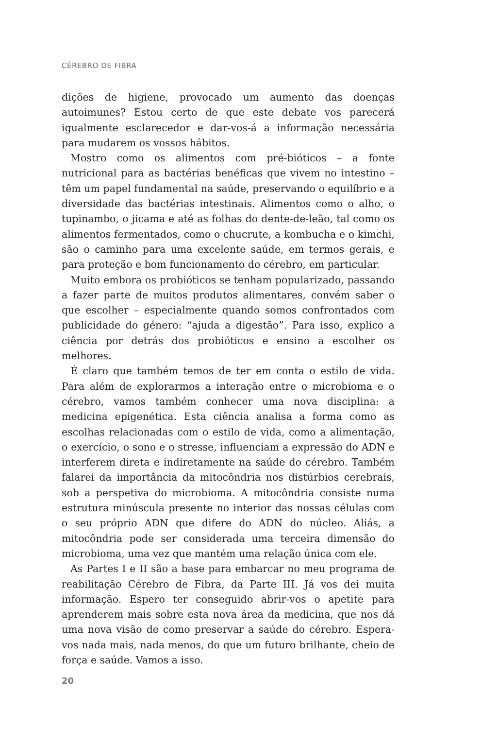CÉREBRO DE FIBRA
dições de higiene, provocado um aumento das doenças autoimunes? Estou certo de que este debate vos parecerá igualmente esclarecedor e dar-vos-á a informação necessária para mudarem os vossos hábitos.
Mostro como os alimentos com pré-bióticos – a fonte nutricional para as bactérias benéficas que vivem no intestino – têm um papel fundamental na saúde, preservando o equilíbrio e a diversidade das bactérias intestinais. Alimentos como o alho, o tupinambo, o jicama e até as folhas do dente-de-leão, tal como os alimentos fermentados, como o chucrute, a kombucha e o kimchi, são o caminho para uma excelente saúde, em termos gerais, e para proteção e bom funcionamento do cérebro, em particular.
Muito embora os probióticos se tenham popularizado, passando a fazer parte de muitos produtos alimentares, convém saber o que escolher – especialmente quando somos confrontados com publicidade do género: “ajuda a digestão”. Para isso, explico a ciência por detrás dos probióticos e ensino a escolher os melhores.
É claro que também temos de ter em conta o estilo de vida. Para além de explorarmos a interação entre o microbioma e o cérebro, vamos também conhecer uma nova disciplina: a medicina epigenética. Esta ciência analisa a forma como as escolhas relacionadas com o estilo de vida, como a alimentação, o exercício, o sono e o stresse, influenciam a expressão do ADN e interferem direta e indiretamente na saúde do cérebro. Também falarei da importância da mitocôndria nos distúrbios cerebrais, sob a perspetiva do microbioma. A mitocôndria consiste numa estrutura minúscula presente no interior das nossas células com o seu próprio ADN que difere do ADN do núcleo. Aliás, a mitocôndria pode ser considerada uma terceira dimensão do microbioma, uma vez que mantém uma relação única com ele.
As Partes I e II são a base para embarcar no meu programa de reabilitação Cérebro de Fibra, da Parte III. Já vos dei muita informação. Espero ter conseguido abrir-vos o apetite para aprenderem mais sobre esta nova área da medicina, que nos dá uma nova visão de como preservar a saúde do cérebro. Espera-vos nada mais, nada menos, do que um futuro brilhante, cheio de força e saúde. Vamos a isso.
20